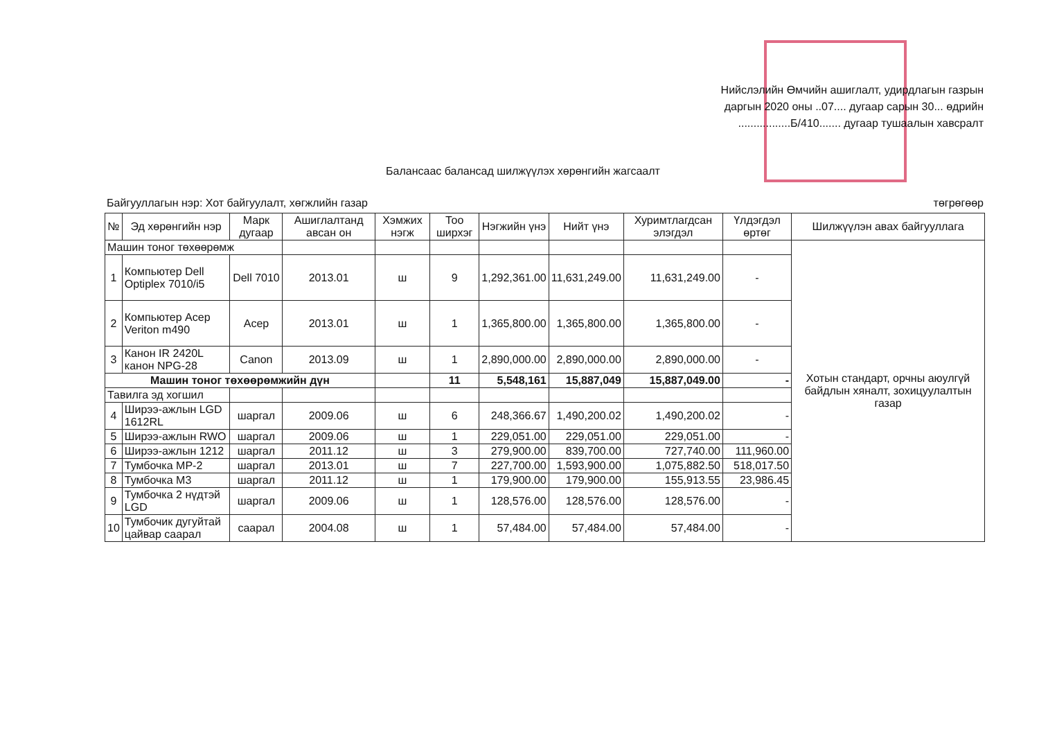Нийслэлийн Өмчийн ашиглалт, удирдлагын газрын
даргын 2020 оны ..07.... дугаар сарын 30... өдрийн
.................Б/410....... дугаар тушаалын хавсралт
Балансаас балансад шилжүүлэх хөрөнгийн жагсаалт
Байгууллагын нэр: Хот байгуулалт, хөгжлийн газар төгрөгөөр
| № | Эд хөрөнгийн нэр | Марк дугаар | Ашиглалтанд авсан он | Хэмжих нэгж | Тоо ширхэг | Нэгжийн үнэ | Нийт үнэ | Хуримтлагдсан элэгдэл | Үлдэгдэл өртөг | Шилжүүлэн авах байгууллага |
| --- | --- | --- | --- | --- | --- | --- | --- | --- | --- | --- |
| Машин тоног төхөөрөмж | | | | | | | | | | Хотын стандарт, орчны аюулгүй байдлын хяналт, зохицуулалтын газар |
| 1 | Компьютер Dell Optiplex 7010/i5 | Dell 7010 | 2013.01 | ш | 9 | 1,292,361.00 | 11,631,249.00 | 11,631,249.00 | - | |
| 2 | Компьютер Acep Veriton m490 | Acep | 2013.01 | ш | 1 | 1,365,800.00 | 1,365,800.00 | 1,365,800.00 | - | |
| 3 | Канон IR 2420L канон NPG-28 | Canon | 2013.09 | ш | 1 | 2,890,000.00 | 2,890,000.00 | 2,890,000.00 | - | |
| Машин тоног төхөөрөмжийн дүн | | | | | 11 | 5,548,161 | 15,887,049 | 15,887,049.00 | - | |
| Тавилга эд хогшил | | | | | | | | | | |
| 4 | Ширээ-ажлын LGD 1612RL | шаргал | 2009.06 | ш | 6 | 248,366.67 | 1,490,200.02 | 1,490,200.02 | - | |
| 5 | Ширээ-ажлын RWO | шаргал | 2009.06 | ш | 1 | 229,051.00 | 229,051.00 | 229,051.00 | - | |
| 6 | Ширээ-ажлын 1212 | шаргал | 2011.12 | ш | 3 | 279,900.00 | 839,700.00 | 727,740.00 | 111,960.00 | |
| 7 | Тумбочка MP-2 | шаргал | 2013.01 | ш | 7 | 227,700.00 | 1,593,900.00 | 1,075,882.50 | 518,017.50 | |
| 8 | Тумбочка M3 | шаргал | 2011.12 | ш | 1 | 179,900.00 | 179,900.00 | 155,913.55 | 23,986.45 | |
| 9 | Тумбочка 2 нүдтэй LGD | шаргал | 2009.06 | ш | 1 | 128,576.00 | 128,576.00 | 128,576.00 | - | |
| 10 | Тумбочик дугуйтай цайвар саарал | саарал | 2004.08 | ш | 1 | 57,484.00 | 57,484.00 | 57,484.00 | - | |